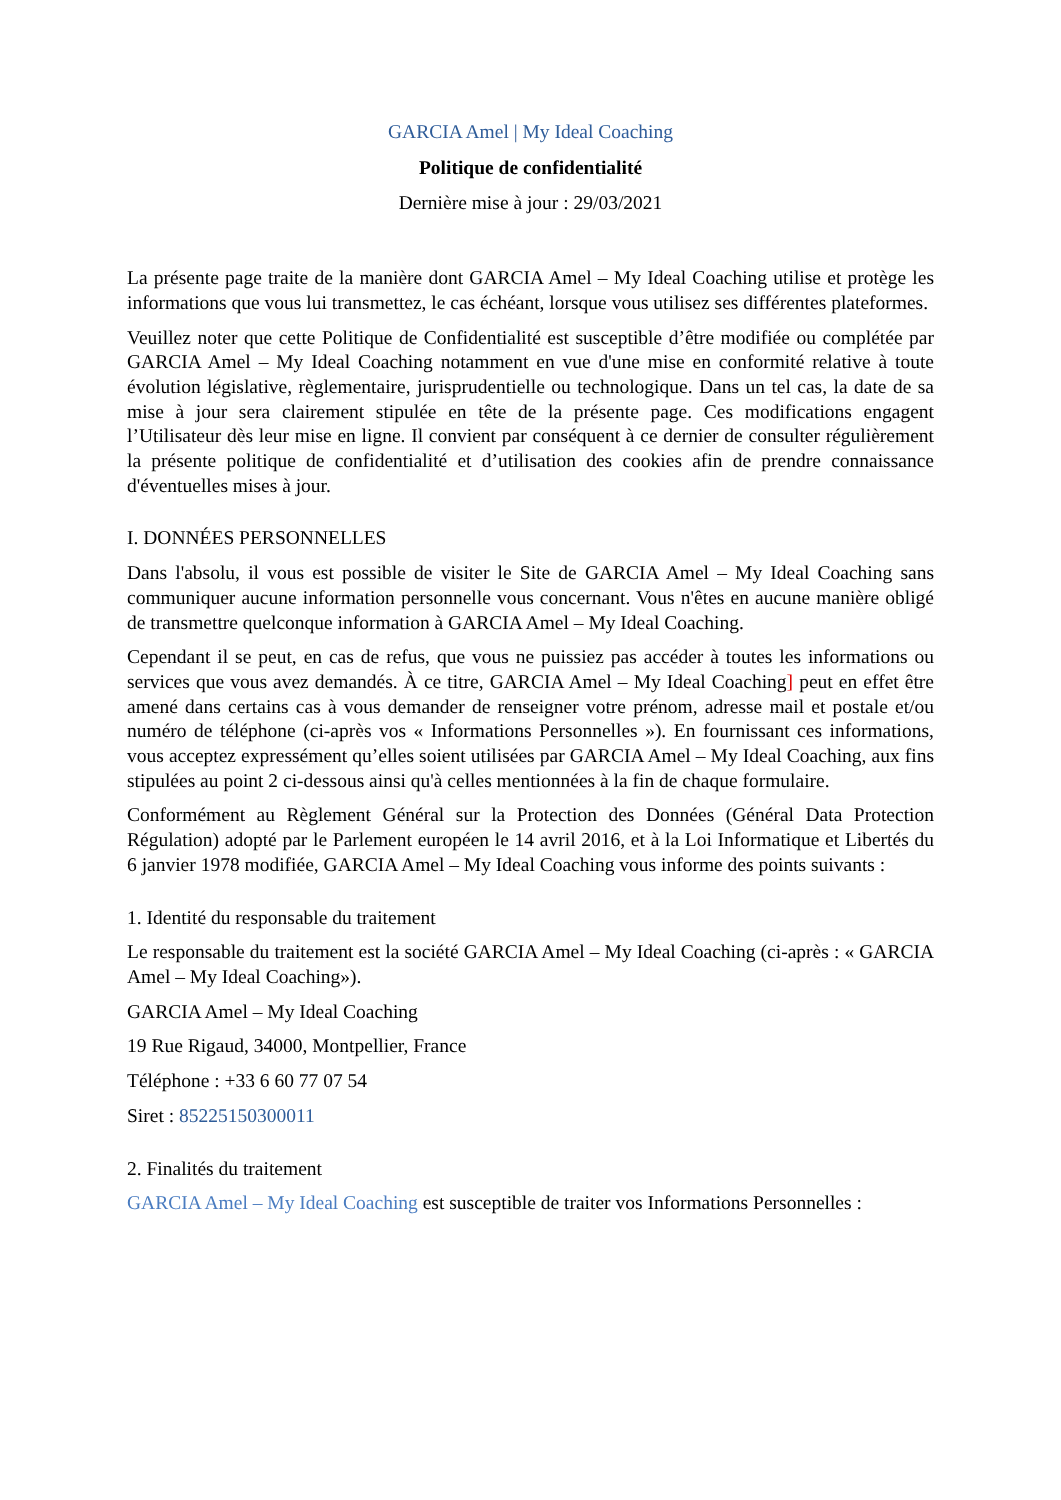GARCIA Amel | My Ideal Coaching
Politique de confidentialité
Dernière mise à jour : 29/03/2021
La présente page traite de la manière dont GARCIA Amel – My Ideal Coaching utilise et protège les informations que vous lui transmettez, le cas échéant, lorsque vous utilisez ses différentes plateformes.
Veuillez noter que cette Politique de Confidentialité est susceptible d’être modifiée ou complétée par GARCIA Amel – My Ideal Coaching notamment en vue d'une mise en conformité relative à toute évolution législative, règlementaire, jurisprudentielle ou technologique. Dans un tel cas, la date de sa mise à jour sera clairement stipulée en tête de la présente page. Ces modifications engagent l’Utilisateur dès leur mise en ligne. Il convient par conséquent à ce dernier de consulter régulièrement la présente politique de confidentialité et d’utilisation des cookies afin de prendre connaissance d'éventuelles mises à jour.
I. DONNÉES PERSONNELLES
Dans l'absolu, il vous est possible de visiter le Site de GARCIA Amel – My Ideal Coaching sans communiquer aucune information personnelle vous concernant. Vous n'êtes en aucune manière obligé de transmettre quelconque information à GARCIA Amel – My Ideal Coaching.
Cependant il se peut, en cas de refus, que vous ne puissiez pas accéder à toutes les informations ou services que vous avez demandés. À ce titre, GARCIA Amel – My Ideal Coaching] peut en effet être amené dans certains cas à vous demander de renseigner votre prénom, adresse mail et postale et/ou numéro de téléphone (ci-après vos « Informations Personnelles »). En fournissant ces informations, vous acceptez expressément qu’elles soient utilisées par GARCIA Amel – My Ideal Coaching, aux fins stipulées au point 2 ci-dessous ainsi qu'à celles mentionnées à la fin de chaque formulaire.
Conformément au Règlement Général sur la Protection des Données (Général Data Protection Régulation) adopté par le Parlement européen le 14 avril 2016, et à la Loi Informatique et Libertés du 6 janvier 1978 modifiée, GARCIA Amel – My Ideal Coaching vous informe des points suivants :
1. Identité du responsable du traitement
Le responsable du traitement est la société GARCIA Amel – My Ideal Coaching (ci-après : « GARCIA Amel – My Ideal Coaching»).
GARCIA Amel – My Ideal Coaching
19 Rue Rigaud, 34000, Montpellier, France
Téléphone : +33 6 60 77 07 54
Siret : 85225150300011
2. Finalités du traitement
GARCIA Amel – My Ideal Coaching est susceptible de traiter vos Informations Personnelles :